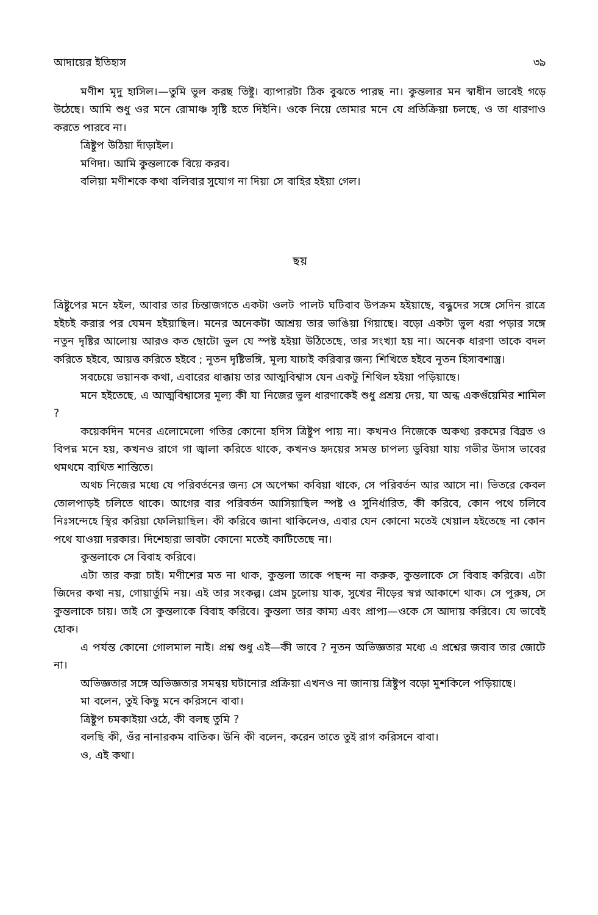আদায়ের ইতিহাস ৩৯
মণীশ মৃদু হাসিল।—তুমি ভুল করছ তিষ্টু। ব্যাপারটা ঠিক বুঝতে পারছ না। কুন্তলার মন স্বাধীন ভাবেই গড়ে উঠেছে। আমি শুধু ওর মনে রোমাঞ্চ সৃষ্টি হতে দিইনি। ওকে নিয়ে তোমার মনে যে প্রতিক্রিয়া চলছে, ও তা ধারণাও করতে পারবে না।
ত্রিষ্টুপ উঠিয়া দাঁড়াইল।
মণিদা। আমি কুন্তলাকে বিয়ে করব।
বলিয়া মণীশকে কথা বলিবার সুযোগ না দিয়া সে বাহির হইয়া গেল।
ছয়
ত্রিষ্টুপের মনে হইল, আবার তার চিন্তাজগতে একটা ওলট পালট ঘটিবাব উপক্রম হইয়াছে, বন্ধুদের সঙ্গে সেদিন রাত্রে হইচই করার পর যেমন হইয়াছিল। মনের অনেকটা আশ্রয় তার ভাঙিয়া গিয়াছে। বড়ো একটা ভুল ধরা পড়ার সঙ্গে নতুন দৃষ্টির আলোয় আরও কত ছোটো ভুল যে স্পষ্ট হইয়া উঠিতেছে, তার সংখ্যা হয় না। অনেক ধারণা তাকে বদল করিতে হইবে, আয়ত্ত করিতে হইবে ; নূতন দৃষ্টিভঙ্গি, মূল্য যাচাই করিবার জন্য শিখিতে হইবে নূতন হিসাবশাস্ত্র।
সবচেয়ে ভয়ানক কথা, এবারের ধাক্কায় তার আত্মবিশ্বাস যেন একটু শিথিল হইয়া পড়িয়াছে।
মনে হইতেছে, এ আত্মবিশ্বাসের মূল্য কী যা নিজের ভুল ধারণাকেই শুধু প্রশ্রয় দেয়, যা অন্ধ একগুঁয়েমির শামিল ?
কয়েকদিন মনের এলোমেলো গতির কোনো হদিস ত্রিষ্টুপ পায় না। কখনও নিজেকে অকথ্য রকমের বিব্রত ও বিপন্ন মনে হয়, কখনও রাগে গা জ্বালা করিতে থাকে, কখনও হৃদয়ের সমস্ত চাপল্য ডুবিয়া যায় গভীর উদাস ভাবের থমথমে ব্যথিত শান্তিতে।
অথচ নিজের মধ্যে যে পরিবর্তনের জন্য সে অপেক্ষা কবিয়া থাকে, সে পরিবর্তন আর আসে না। ভিতরে কেবল তোলপাড়ই চলিতে থাকে। আগের বার পরিবর্তন আসিয়াছিল স্পষ্ট ও সুনির্ধারিত, কী করিবে, কোন পথে চলিবে নিঃসন্দেহে স্থির করিয়া ফেলিয়াছিল। কী করিবে জানা থাকিলেও, এবার যেন কোনো মতেই খেয়াল হইতেছে না কোন পথে যাওয়া দরকার। দিশেহারা ভাবটা কোনো মতেই কাটিতেছে না।
কুন্তলাকে সে বিবাহ করিবে।
এটা তার করা চাই। মণীশের মত না থাক, কুন্তলা তাকে পছন্দ না করুক, কুন্তলাকে সে বিবাহ করিবে। এটা জিদের কথা নয়, গোয়ার্তুমি নয়। এই তার সংকল্প। প্রেম চুলোয় যাক, সুখের নীড়ের স্বপ্ন আকাশে থাক। সে পুরুষ, সে কুন্তলাকে চায়। তাই সে কুন্তলাকে বিবাহ করিবে। কুন্তলা তার কাম্য এবং প্রাপ্য—ওকে সে আদায় করিবে। যে ভাবেই হোক।
এ পর্যন্ত কোনো গোলমাল নাই। প্রশ্ন শুধু এই—কী ভাবে ? নূতন অভিজ্ঞতার মধ্যে এ প্রশ্নের জবাব তার জোটে না।
অভিজ্ঞতার সঙ্গে অভিজ্ঞতার সমন্বয় ঘটানোর প্রক্রিয়া এখনও না জানায় ত্রিষ্টুপ বড়ো মুশকিলে পড়িয়াছে।
মা বলেন, তুই কিছু মনে করিসনে বাবা।
ত্রিষ্টুপ চমকাইয়া ওঠে, কী বলছ তুমি ?
বলছি কী, ওঁর নানারকম বাতিক। উনি কী বলেন, করেন তাতে তুই রাগ করিসনে বাবা।
ও, এই কথা।